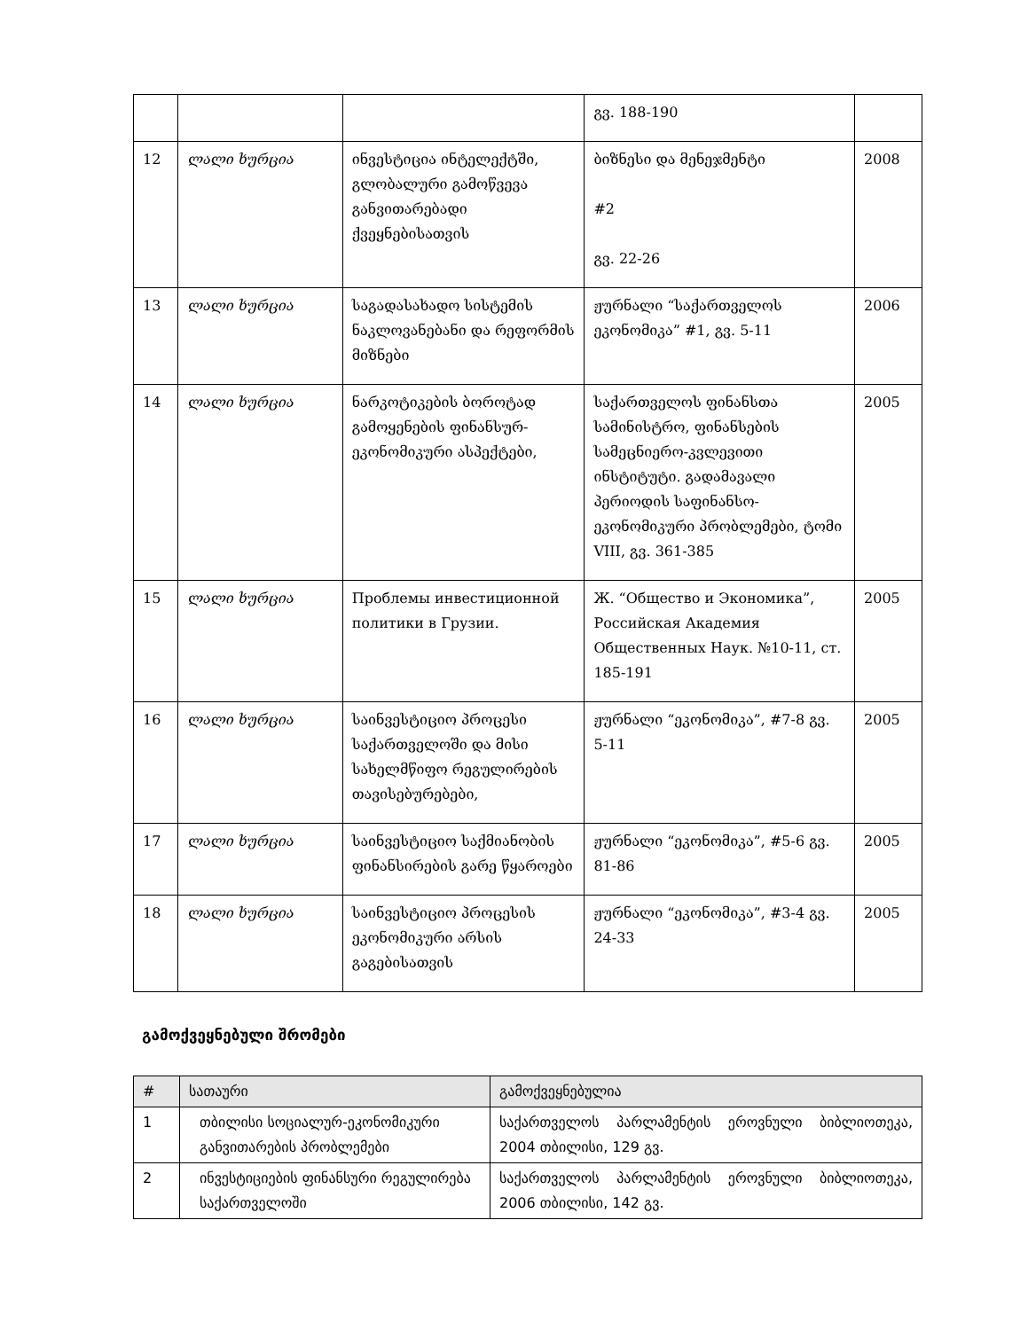| | | | გვ. 188-190 | |
| 12 | ლალი ხურცია | ინვესტიცია ინტელექტში, გლობალური გამოწვევა განვითარებადი ქვეყნებისათვის | ბიზნესი და მენეჯმენტი #2 გვ. 22-26 | 2008 |
| 13 | ლალი ხურცია | საგადასახადო სისტემის ნაკლოვანებანი და რეფორმის მიზნები | ჟურნალი “საქართველოს ეკონომიკა” #1, გვ. 5-11 | 2006 |
| 14 | ლალი ხურცია | ნარკოტიკების ბოროტად გამოყენების ფინანსურ-ეკონომიკური ასპექტები, | საქართველოს ფინანსთა სამინისტრო, ფინანსების სამეცნიერო-კვლევითი ინსტიტუტი. გადამავალი პერიოდის საფინანსო-ეკონომიკური პრობლემები, ტომი VIII, გვ. 361-385 | 2005 |
| 15 | ლალი ხურცია | Проблемы инвестиционной политики в Грузии. | Ж. “Общество и Экономика”, Российская Академия Общественных Наук. №10-11, ст. 185-191 | 2005 |
| 16 | ლალი ხურცია | საინვესტიციო პროცესი საქართველოში და მისი სახელმწიფო რეგულირების თავისებურებები, | ჟურნალი “ეკონომიკა”, #7-8 გვ. 5-11 | 2005 |
| 17 | ლალი ხურცია | საინვესტიციო საქმიანობის ფინანსირების გარე წყაროები | ჟურნალი “ეკონომიკა”, #5-6 გვ. 81-86 | 2005 |
| 18 | ლალი ხურცია | საინვესტიციო პროცესის ეკონომიკური არსის გაგებისათვის | ჟურნალი “ეკონომიკა”, #3-4 გვ. 24-33 | 2005 |
გამოქვეყნებული შრომები
| # | სათაური | გამოქვეყნებულია |
| --- | --- | --- |
| 1 | თბილისი სოციალურ-ეკონომიკური განვითარების პრობლემები | საქართველოს პარლამენტის ეროვნული ბიბლიოთეკა, 2004 თბილისი, 129 გვ. |
| 2 | ინვესტიციების ფინანსური რეგულირება საქართველოში | საქართველოს პარლამენტის ეროვნული ბიბლიოთეკა, 2006 თბილისი, 142 გვ. |